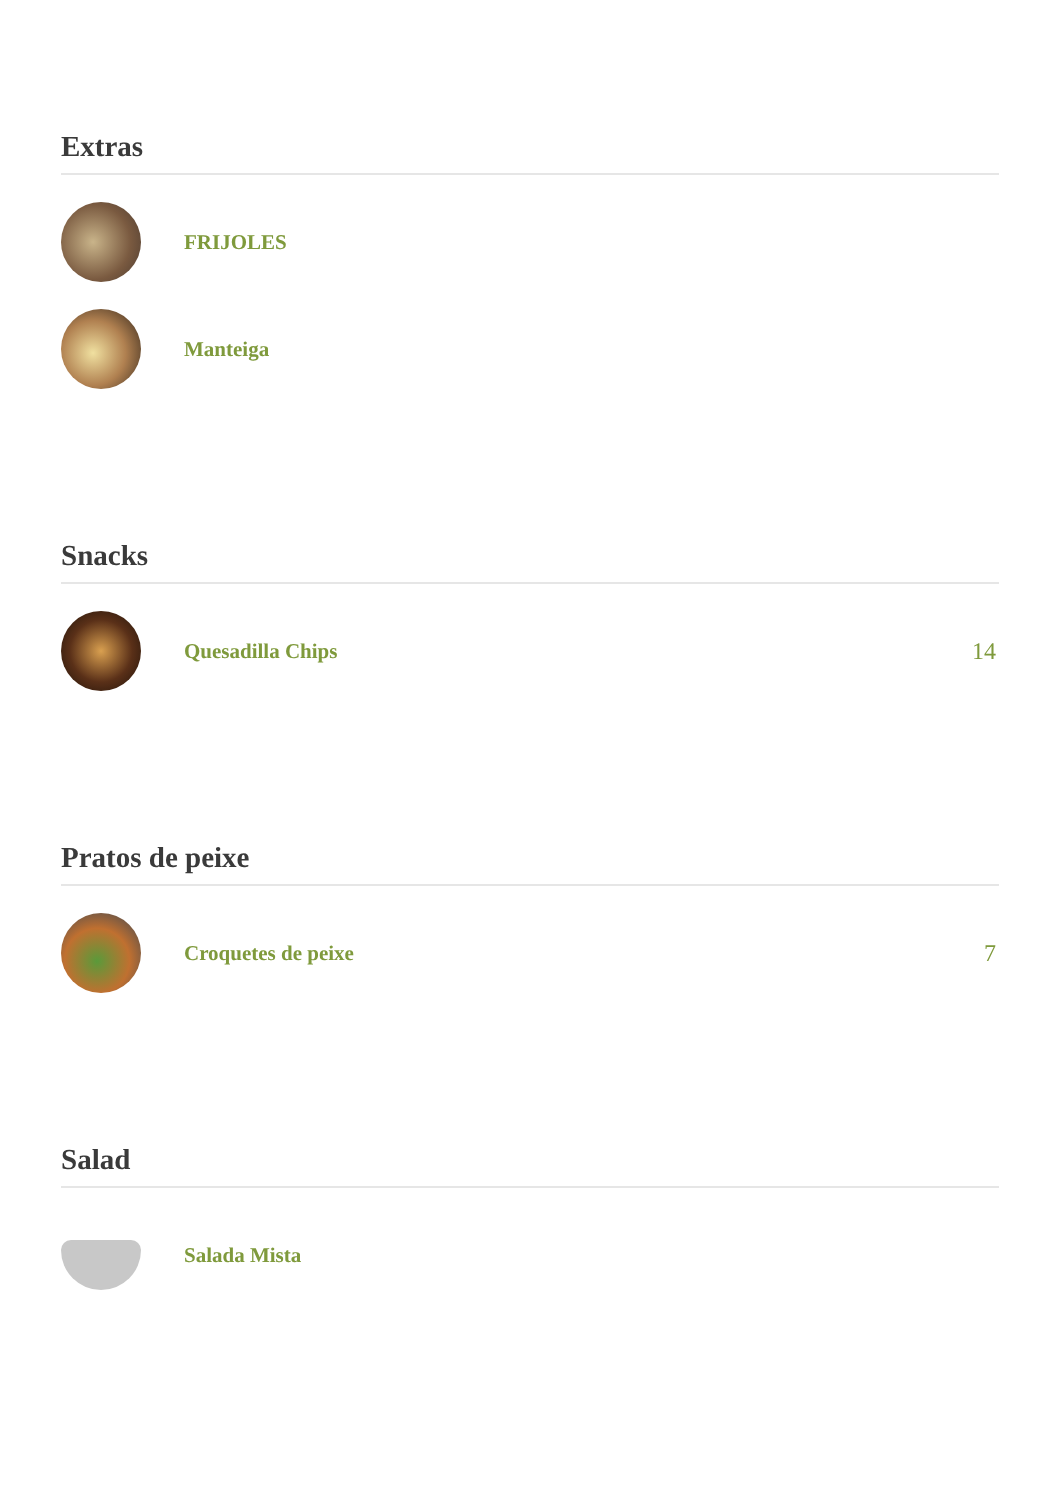Extras
FRIJOLES
Manteiga
Snacks
Quesadilla Chips 14
Pratos de peixe
Croquetes de peixe 7
Salad
Salada Mista